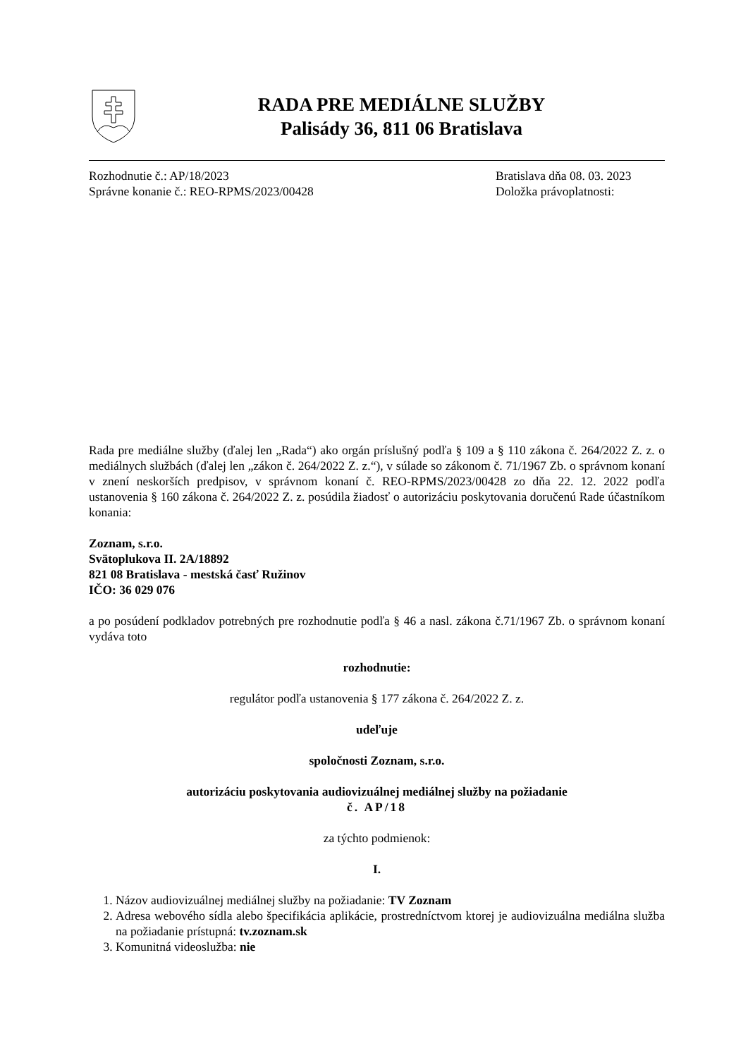RADA PRE MEDIÁLNE SLUŽBY
Palisády 36, 811 06 Bratislava
Rozhodnutie č.: AP/18/2023
Správne konanie č.: REO-RPMS/2023/00428
Bratislava dňa 08. 03. 2023
Doložka právoplatnosti:
Rada pre mediálne služby (ďalej len „Rada“) ako orgán príslušný podľa § 109 a § 110 zákona č. 264/2022 Z. z. o mediálnych službách (ďalej len „zákon č. 264/2022 Z. z.“), v súlade so zákonom č. 71/1967 Zb. o správnom konaní v znení neskorších predpisov, v správnom konaní č. REO-RPMS/2023/00428 zo dňa 22. 12. 2022 podľa ustanovenia § 160 zákona č. 264/2022 Z. z. posúdila žiadosť o autorizáciu poskytovania doručenú Rade účastníkom konania:
Zoznam, s.r.o.
Svätoplukova II. 2A/18892
821 08 Bratislava - mestská časť Ružinov
IČO: 36 029 076
a po posúdení podkladov potrebných pre rozhodnutie podľa § 46 a nasl. zákona č.71/1967 Zb. o správnom konaní vydáva toto
rozhodnutie:
regulátor podľa ustanovenia § 177 zákona č. 264/2022 Z. z.
udeľuje
spoločnosti Zoznam, s.r.o.
autorizáciu poskytovania audiovizuálnej mediálnej služby na požiadanie
č. AP/18
za týchto podmienok:
I.
1. Názov audiovizuálnej mediálnej služby na požiadanie: TV Zoznam
2. Adresa webového sídla alebo špecifikácia aplikácie, prostredníctvom ktorej je audiovizuálna mediálna služba na požiadanie prístupná: tv.zoznam.sk
3. Komunitná videoslužba: nie